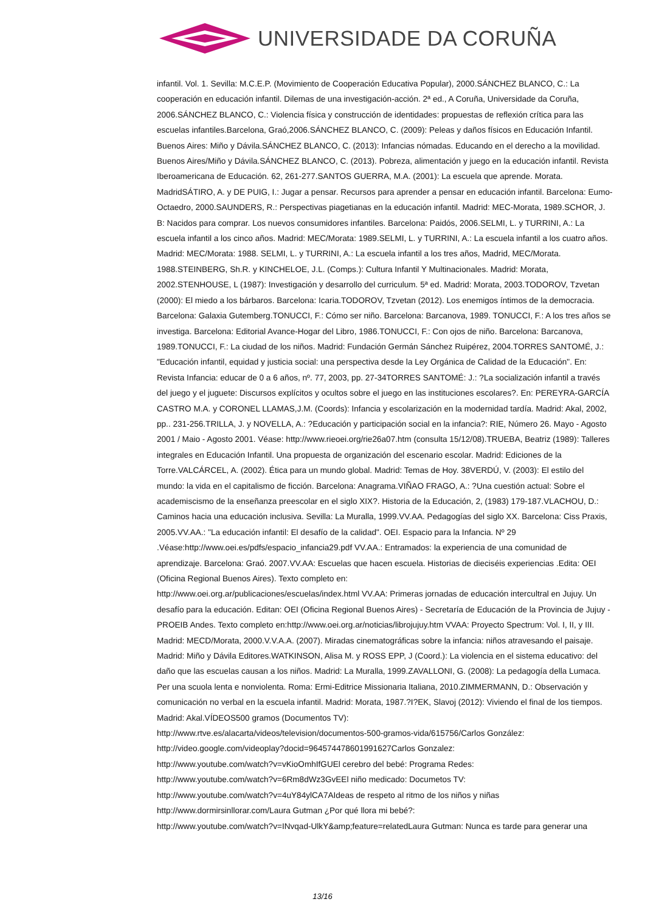UNIVERSIDADE DA CORUÑA
infantil. Vol. 1. Sevilla: M.C.E.P. (Movimiento de Cooperación Educativa Popular), 2000.SÁNCHEZ BLANCO, C.: La cooperación en educación infantil. Dilemas de una investigación-acción. 2ª ed., A Coruña, Universidade da Coruña, 2006.SÁNCHEZ BLANCO, C.: Violencia física y construcción de identidades: propuestas de reflexión crítica para las escuelas infantiles.Barcelona, Graó,2006.SÁNCHEZ BLANCO, C. (2009): Peleas y daños físicos en Educación Infantil. Buenos Aires: Miño y Dávila.SÁNCHEZ BLANCO, C. (2013): Infancias nómadas. Educando en el derecho a la movilidad. Buenos Aires/Miño y Dávila.SÁNCHEZ BLANCO, C. (2013). Pobreza, alimentación y juego en la educación infantil. Revista Iberoamericana de Educación. 62, 261-277.SANTOS GUERRA, M.A. (2001): La escuela que aprende. Morata. MadridSÁTIRO, A. y DE PUIG, I.: Jugar a pensar. Recursos para aprender a pensar en educación infantil. Barcelona: Eumo-Octaedro, 2000.SAUNDERS, R.: Perspectivas piagetianas en la educación infantil. Madrid: MEC-Morata, 1989.SCHOR, J. B: Nacidos para comprar. Los nuevos consumidores infantiles. Barcelona: Paidós, 2006.SELMI, L. y TURRINI, A.: La escuela infantil a los cinco años. Madrid: MEC/Morata: 1989.SELMI, L. y TURRINI, A.: La escuela infantil a los cuatro años. Madrid: MEC/Morata: 1988. SELMI, L. y TURRINI, A.: La escuela infantil a los tres años, Madrid, MEC/Morata. 1988.STEINBERG, Sh.R. y KINCHELOE, J.L. (Comps.): Cultura Infantil Y Multinacionales. Madrid: Morata, 2002.STENHOUSE, L (1987): Investigación y desarrollo del curriculum. 5ª ed. Madrid: Morata, 2003.TODOROV, Tzvetan (2000): El miedo a los bárbaros. Barcelona: Icaria.TODOROV, Tzvetan (2012). Los enemigos íntimos de la democracia. Barcelona: Galaxia Gutemberg.TONUCCI, F.: Cómo ser niño. Barcelona: Barcanova, 1989. TONUCCI, F.: A los tres años se investiga. Barcelona: Editorial Avance-Hogar del Libro, 1986.TONUCCI, F.: Con ojos de niño. Barcelona: Barcanova, 1989.TONUCCI, F.: La ciudad de los niños. Madrid: Fundación Germán Sánchez Ruipérez, 2004.TORRES SANTOMÉ, J.: "Educación infantil, equidad y justicia social: una perspectiva desde la Ley Orgánica de Calidad de la Educación". En: Revista Infancia: educar de 0 a 6 años, nº. 77, 2003, pp. 27-34TORRES SANTOMÉ: J.: ?La socialización infantil a través del juego y el juguete: Discursos explícitos y ocultos sobre el juego en las instituciones escolares?. En: PEREYRA-GARCÍA CASTRO M.A. y CORONEL LLAMAS,J.M. (Coords): Infancia y escolarización en la modernidad tardía. Madrid: Akal, 2002, pp.. 231-256.TRILLA, J. y NOVELLA, A.: ?Educación y participación social en la infancia?: RIE, Número 26. Mayo - Agosto 2001 / Maio - Agosto 2001. Véase: http://www.rieoei.org/rie26a07.htm (consulta 15/12/08).TRUEBA, Beatriz (1989): Talleres integrales en Educación Infantil. Una propuesta de organización del escenario escolar. Madrid: Ediciones de la Torre.VALCÁRCEL, A. (2002). Ética para un mundo global. Madrid: Temas de Hoy. 38VERDÚ, V. (2003): El estilo del mundo: la vida en el capitalismo de ficción. Barcelona: Anagrama.VIÑAO FRAGO, A.: ?Una cuestión actual: Sobre el academiscismo de la enseñanza preescolar en el siglo XIX?. Historia de la Educación, 2, (1983) 179-187.VLACHOU, D.: Caminos hacia una educación inclusiva. Sevilla: La Muralla, 1999.VV.AA. Pedagogías del siglo XX. Barcelona: Ciss Praxis, 2005.VV.AA.: "La educación infantil: El desafío de la calidad". OEI. Espacio para la Infancia. Nº 29 .Véase:http://www.oei.es/pdfs/espacio_infancia29.pdf VV.AA.: Entramados: la experiencia de una comunidad de aprendizaje. Barcelona: Graó. 2007.VV.AA: Escuelas que hacen escuela. Historias de dieciséis experiencias .Edita: OEI (Oficina Regional Buenos Aires). Texto completo en:
http://www.oei.org.ar/publicaciones/escuelas/index.html VV.AA: Primeras jornadas de educación intercultral en Jujuy. Un desafío para la educación. Editan: OEI (Oficina Regional Buenos Aires) - Secretaría de Educación de la Provincia de Jujuy - PROEIB Andes. Texto completo en:http://www.oei.org.ar/noticias/librojujuy.htm VVAA: Proyecto Spectrum: Vol. I, II, y III. Madrid: MECD/Morata, 2000.V.V.A.A. (2007). Miradas cinematográficas sobre la infancia: niños atravesando el paisaje. Madrid: Miño y Dávila Editores.WATKINSON, Alisa M. y ROSS EPP, J (Coord.): La violencia en el sistema educativo: del daño que las escuelas causan a los niños. Madrid: La Muralla, 1999.ZAVALLONI, G. (2008): La pedagogía della Lumaca. Per una scuola lenta e nonviolenta. Roma: Ermi-Editrice Missionaria Italiana, 2010.ZIMMERMANN, D.: Observación y comunicación no verbal en la escuela infantil. Madrid: Morata, 1987.?I?EK, Slavoj (2012): Viviendo el final de los tiempos. Madrid: Akal.VÍDEOS500 gramos (Documentos TV):
http://www.rtve.es/alacarta/videos/television/documentos-500-gramos-vida/615756/Carlos González:
http://video.google.com/videoplay?docid=964574478601991627Carlos Gonzalez:
http://www.youtube.com/watch?v=vKioOmhIfGUEl cerebro del bebé: Programa Redes:
http://www.youtube.com/watch?v=6Rm8dWz3GvEEl niño medicado: Documetos TV:
http://www.youtube.com/watch?v=4uY84ylCA7AIdeas de respeto al ritmo de los niños y niñas
http://www.dormirsinllorar.com/Laura Gutman ¿Por qué llora mi bebé?:
http://www.youtube.com/watch?v=INvqad-UlkY&amp;feature=relatedLaura Gutman: Nunca es tarde para generar una
13/16